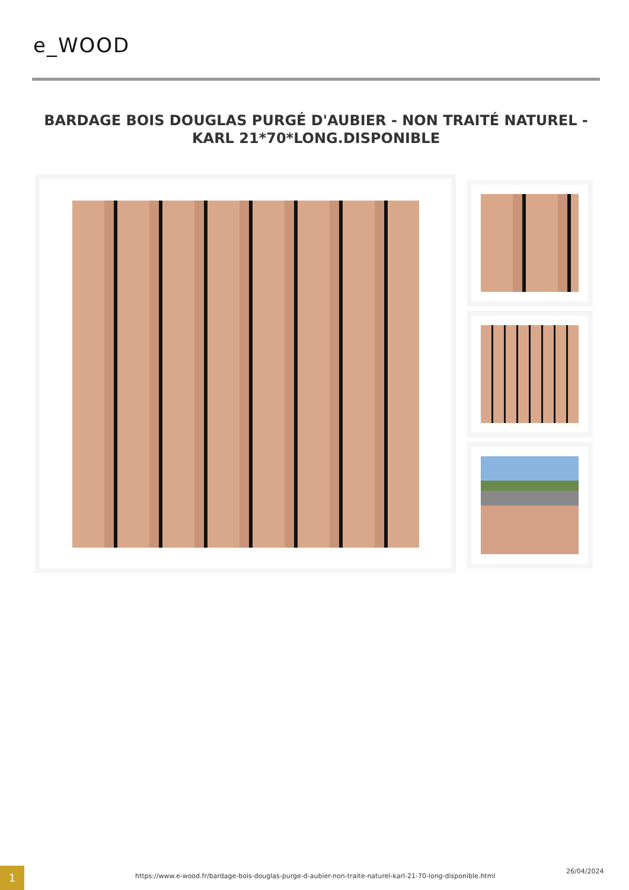e_WOOD
BARDAGE BOIS DOUGLAS PURGÉ D'AUBIER - NON TRAITÉ NATUREL - KARL 21*70*LONG.DISPONIBLE
1
https://www.e-wood.fr/bardage-bois-douglas-purge-d-aubier-non-traite-naturel-karl-21-70-long-disponible.html
26/04/2024